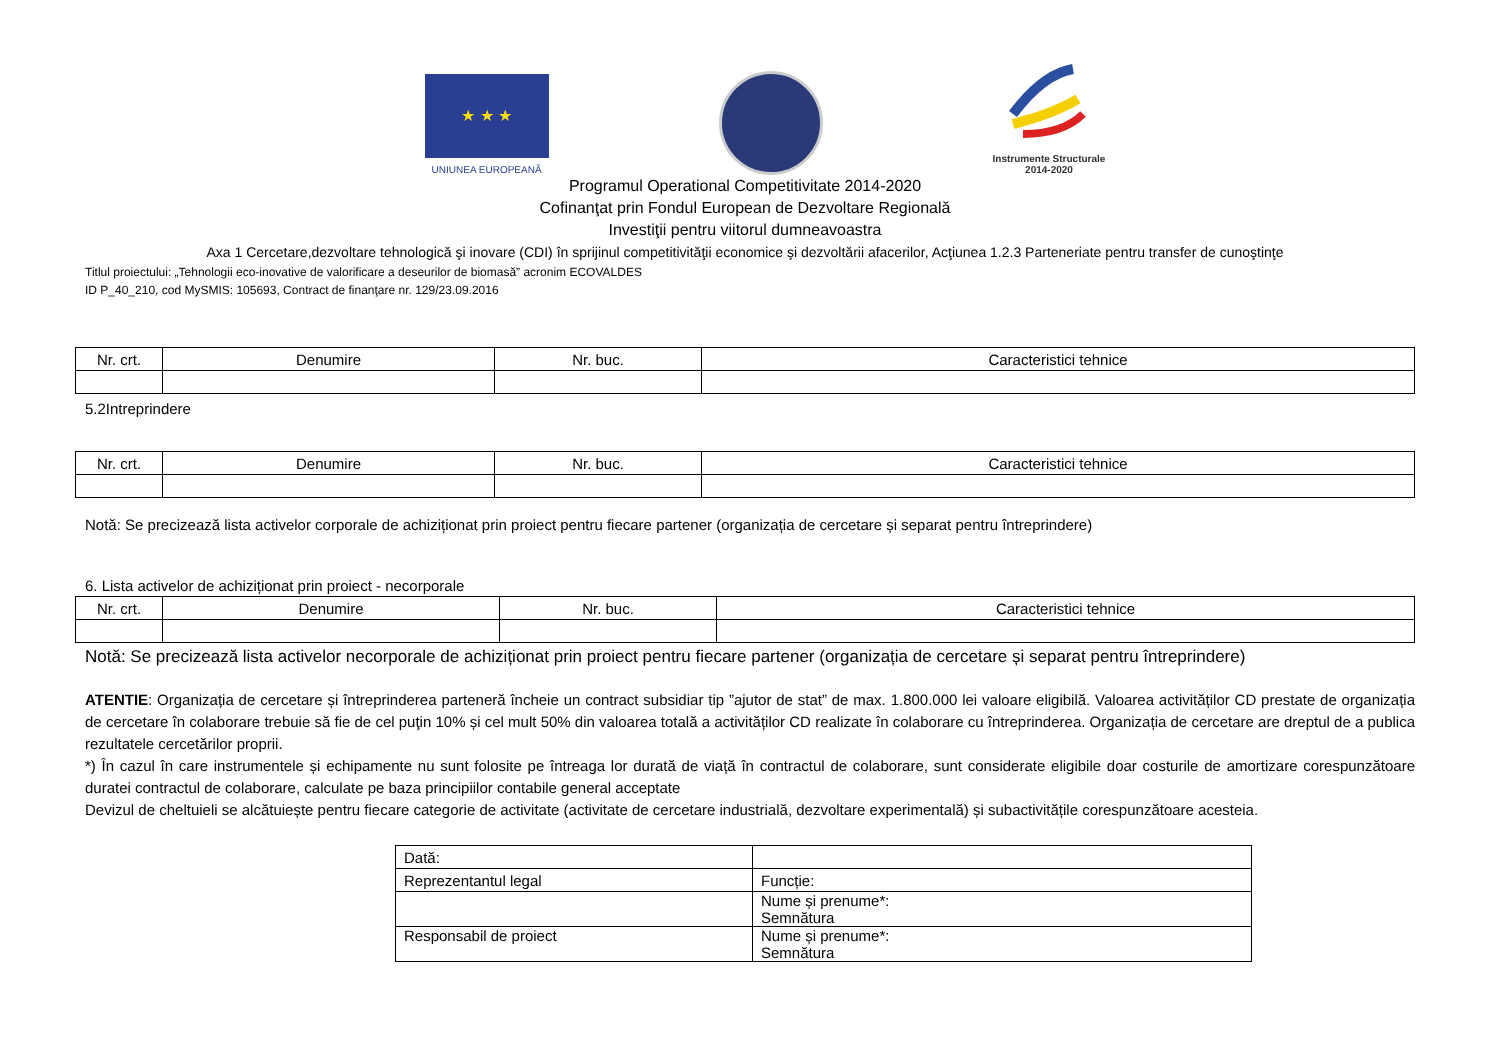★ ★ ★
UNIUNEA EUROPEANĂ
Instrumente Structurale
2014-2020
Programul Operational Competitivitate 2014-2020
Cofinanţat prin Fondul European de Dezvoltare Regională
Investiţii pentru viitorul dumneavoastra
Axa 1 Cercetare,dezvoltare tehnologică şi inovare (CDI) în sprijinul competitivităţii economice şi dezvoltării afacerilor, Acţiunea 1.2.3 Parteneriate pentru transfer de cunoştinţe
Titlul proiectului: „Tehnologii eco-inovative de valorificare a deseurilor de biomasă” acronim ECOVALDES
ID P_40_210, cod MySMIS: 105693, Contract de finanţare nr. 129/23.09.2016
| Nr. crt. | Denumire | Nr. buc. | Caracteristici tehnice |
| --- | --- | --- | --- |
5.2Intreprindere
| Nr. crt. | Denumire | Nr. buc. | Caracteristici tehnice |
| --- | --- | --- | --- |
Notă: Se precizează lista activelor corporale de achiziționat prin proiect pentru fiecare partener (organizația de cercetare și separat pentru întreprindere)
6. Lista activelor de achiziționat prin proiect - necorporale
| Nr. crt. | Denumire | Nr. buc. | Caracteristici tehnice |
| --- | --- | --- | --- |
Notă: Se precizează lista activelor necorporale de achiziționat prin proiect pentru fiecare partener (organizația de cercetare și separat pentru întreprindere)
ATENTIE: Organizația de cercetare și întreprinderea parteneră încheie un contract subsidiar tip ”ajutor de stat” de max. 1.800.000 lei valoare eligibilă. Valoarea activităților CD prestate de organizația de cercetare în colaborare trebuie să fie de cel puţin 10% și cel mult 50% din valoarea totală a activităților CD realizate în colaborare cu întreprinderea. Organizația de cercetare are dreptul de a publica rezultatele cercetărilor proprii.
*) În cazul în care instrumentele și echipamente nu sunt folosite pe întreaga lor durată de viață în contractul de colaborare, sunt considerate eligibile doar costurile de amortizare corespunzătoare duratei contractul de colaborare, calculate pe baza principiilor contabile general acceptate
Devizul de cheltuieli se alcătuiește pentru fiecare categorie de activitate (activitate de cercetare industrială, dezvoltare experimentală) și subactivitățile corespunzătoare acesteia.
| Dată: | |
| Reprezentantul legal | Funcție: |
| | Nume și prenume*: Semnătura |
| Responsabil de proiect | Nume și prenume*: Semnătura |